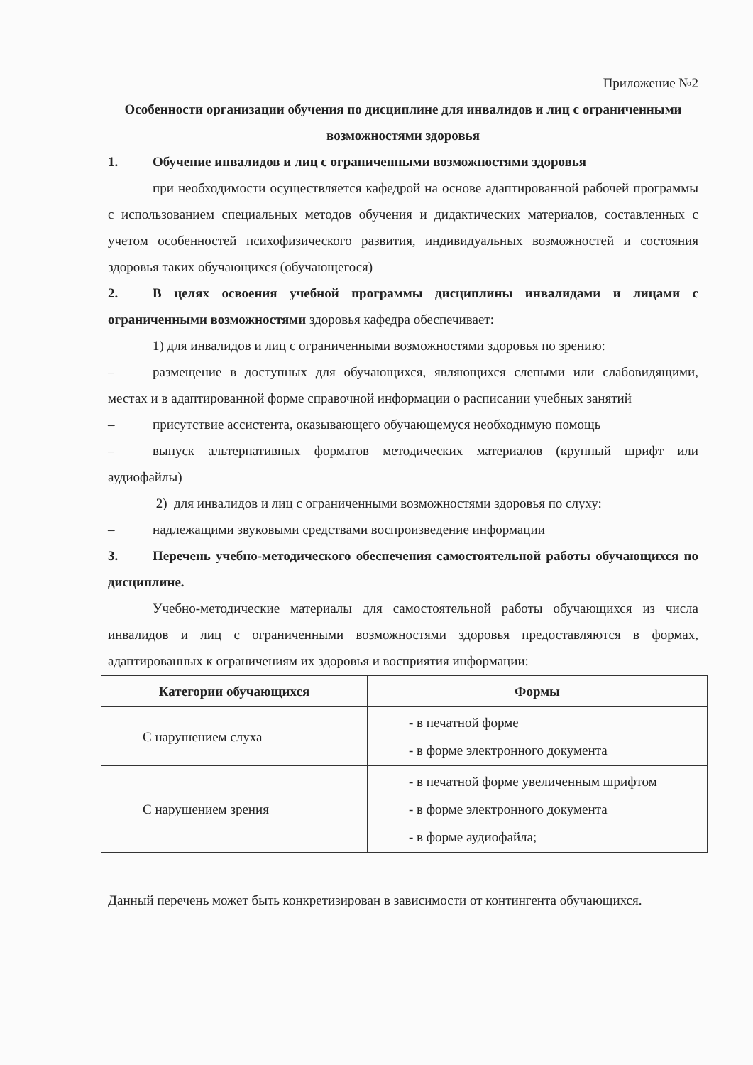Приложение №2
Особенности организации обучения по дисциплине для инвалидов и лиц с ограниченными возможностями здоровья
1. Обучение инвалидов и лиц с ограниченными возможностями здоровья
при необходимости осуществляется кафедрой на основе адаптированной рабочей программы с использованием специальных методов обучения и дидактических материалов, составленных с учетом особенностей психофизического развития, индивидуальных возможностей и состояния здоровья таких обучающихся (обучающегося)
2. В целях освоения учебной программы дисциплины инвалидами и лицами с ограниченными возможностями здоровья кафедра обеспечивает:
1) для инвалидов и лиц с ограниченными возможностями здоровья по зрению:
– размещение в доступных для обучающихся, являющихся слепыми или слабовидящими, местах и в адаптированной форме справочной информации о расписании учебных занятий
– присутствие ассистента, оказывающего обучающемуся необходимую помощь
– выпуск альтернативных форматов методических материалов (крупный шрифт или аудиофайлы)
2) для инвалидов и лиц с ограниченными возможностями здоровья по слуху:
– надлежащими звуковыми средствами воспроизведение информации
3. Перечень учебно-методического обеспечения самостоятельной работы обучающихся по дисциплине.
Учебно-методические материалы для самостоятельной работы обучающихся из числа инвалидов и лиц с ограниченными возможностями здоровья предоставляются в формах, адаптированных к ограничениям их здоровья и восприятия информации:
| Категории обучающихся | Формы |
| --- | --- |
| С нарушением слуха | - в печатной форме - в форме электронного документа |
| С нарушением зрения | - в печатной форме увеличенным шрифтом - в форме электронного документа - в форме аудиофайла; |
Данный перечень может быть конкретизирован в зависимости от контингента обучающихся.